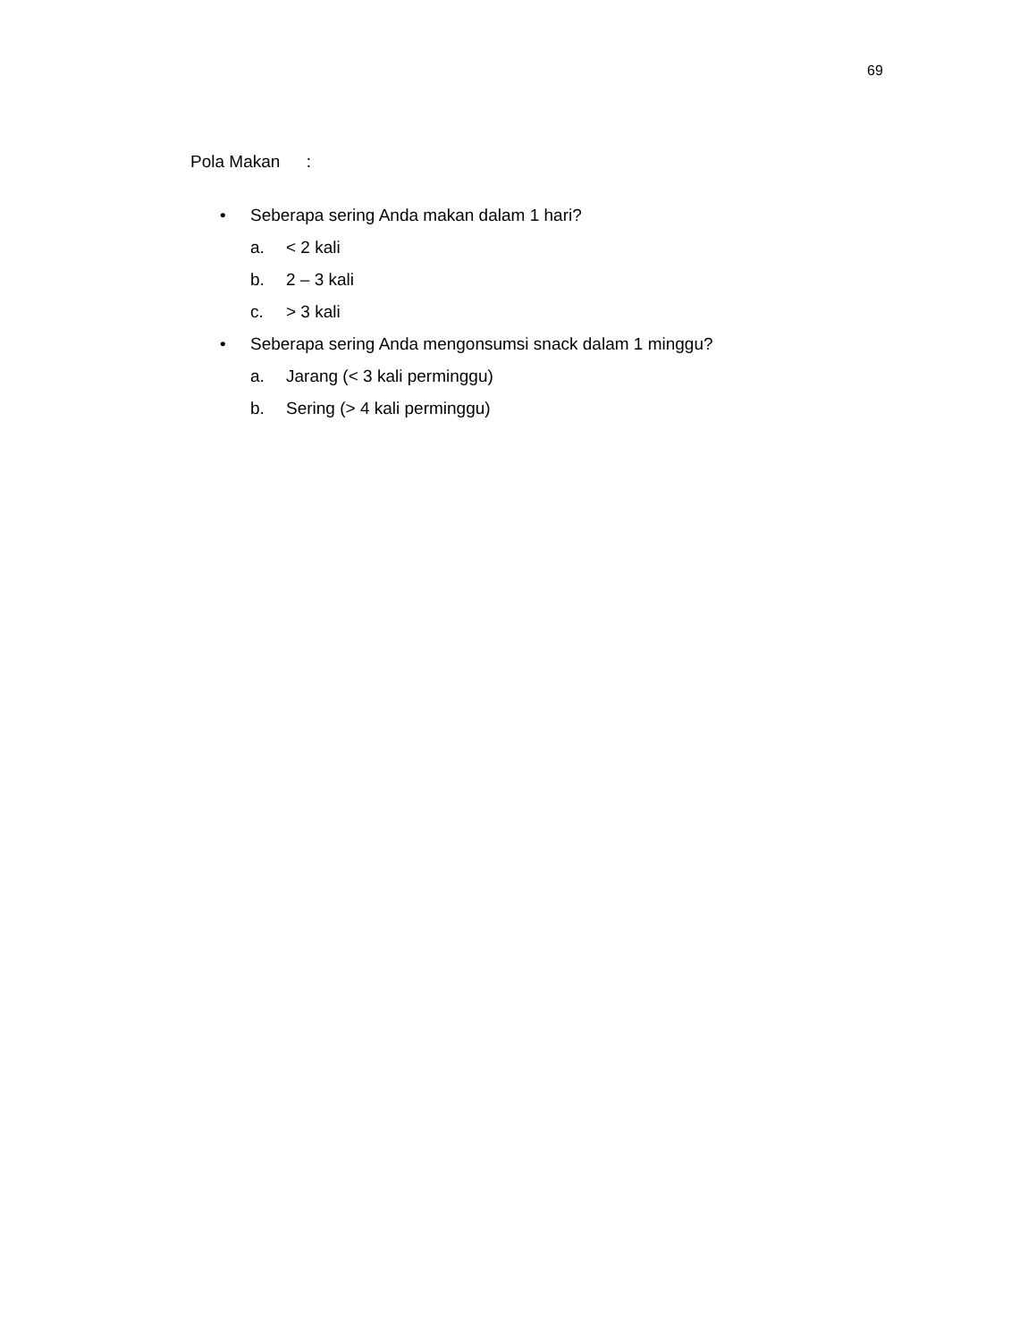69
Pola Makan :
• Seberapa sering Anda makan dalam 1 hari?
a. < 2 kali
b. 2 – 3 kali
c. > 3 kali
• Seberapa sering Anda mengonsumsi snack dalam 1 minggu?
a. Jarang (< 3 kali perminggu)
b. Sering (> 4 kali perminggu)